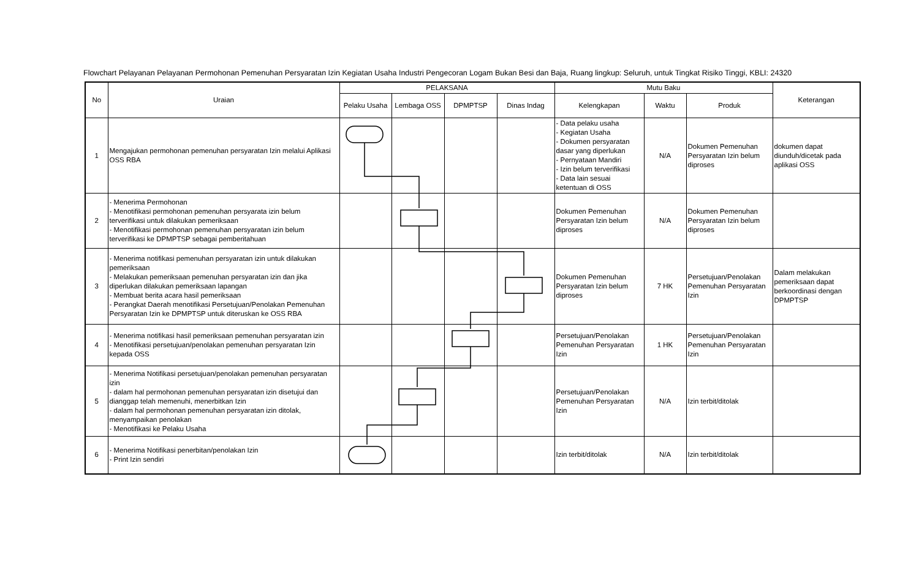Flowchart Pelayanan Pelayanan Permohonan Pemenuhan Persyaratan Izin Kegiatan Usaha Industri Pengecoran Logam Bukan Besi dan Baja, Ruang lingkup: Seluruh, untuk Tingkat Risiko Tinggi, KBLI: 24320
| No | Uraian | PELAKSANA | | | | Mutu Baku | | | Keterangan |
| --- | --- | --- | --- | --- | --- | --- | --- | --- | --- |
| | | Pelaku Usaha | Lembaga OSS | DPMPTSP | Dinas Indag | Kelengkapan | Waktu | Produk | |
| 1 | Mengajukan permohonan pemenuhan persyaratan Izin melalui Aplikasi OSS RBA | | | | | - Data pelaku usaha - Kegiatan Usaha - Dokumen persyaratan dasar yang diperlukan - Pernyataan Mandiri - Izin belum terverifikasi - Data lain sesuai ketentuan di OSS | N/A | Dokumen Pemenuhan Persyaratan Izin belum diproses | dokumen dapat diunduh/dicetak pada aplikasi OSS |
| 2 | - Menerima Permohonan - Menotifikasi permohonan pemenuhan persyarata izin belum terverifikasi untuk dilakukan pemeriksaan - Menotifikasi permohonan pemenuhan persyaratan izin belum terverifikasi ke DPMPTSP sebagai pemberitahuan | | | | | Dokumen Pemenuhan Persyaratan Izin belum diproses | N/A | Dokumen Pemenuhan Persyaratan Izin belum diproses | |
| 3 | - Menerima notifikasi pemenuhan persyaratan izin untuk dilakukan pemeriksaan - Melakukan pemeriksaan pemenuhan persyaratan izin dan jika diperlukan dilakukan pemeriksaan lapangan - Membuat berita acara hasil pemeriksaan - Perangkat Daerah menotifikasi Persetujuan/Penolakan Pemenuhan Persyaratan Izin ke DPMPTSP untuk diteruskan ke OSS RBA | | | | | Dokumen Pemenuhan Persyaratan Izin belum diproses | 7 HK | Persetujuan/Penolakan Pemenuhan Persyaratan Izin | Dalam melakukan pemeriksaan dapat berkoordinasi dengan DPMPTSP |
| 4 | - Menerima notifikasi hasil pemeriksaan pemenuhan persyaratan izin - Menotifikasi persetujuan/penolakan pemenuhan persyaratan Izin kepada OSS | | | | | Persetujuan/Penolakan Pemenuhan Persyaratan Izin | 1 HK | Persetujuan/Penolakan Pemenuhan Persyaratan Izin | |
| 5 | - Menerima Notifikasi persetujuan/penolakan pemenuhan persyaratan izin - dalam hal permohonan pemenuhan persyaratan izin disetujui dan dianggap telah memenuhi, menerbitkan Izin - dalam hal permohonan pemenuhan persyaratan izin ditolak, menyampaikan penolakan - Menotifikasi ke Pelaku Usaha | | | | | Persetujuan/Penolakan Pemenuhan Persyaratan Izin | N/A | Izin terbit/ditolak | |
| 6 | - Menerima Notifikasi penerbitan/penolakan Izin - Print Izin sendiri | | | | | Izin terbit/ditolak | N/A | Izin terbit/ditolak | |